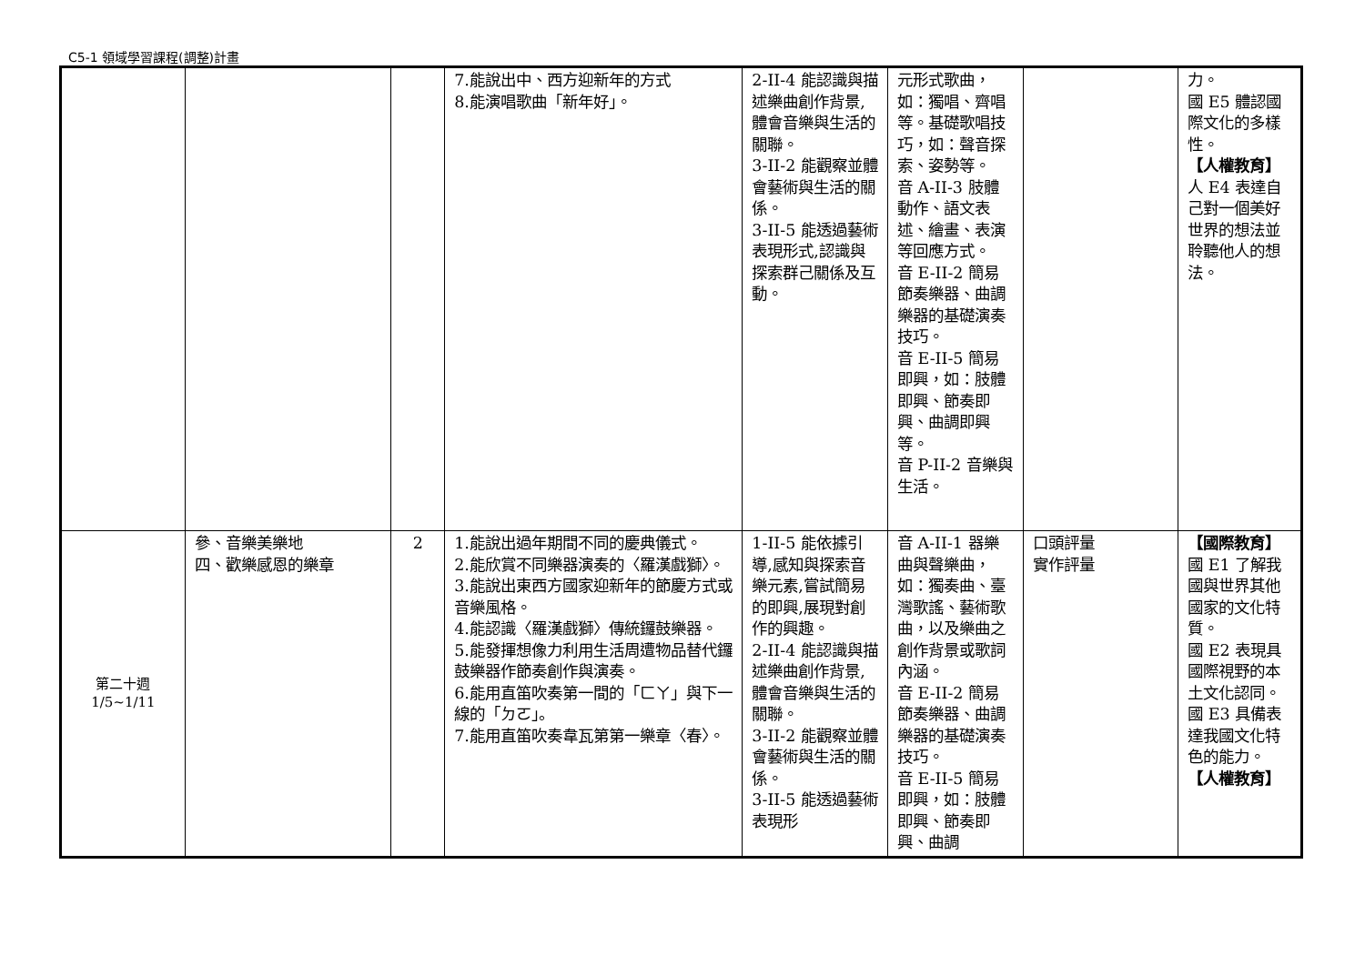C5-1 領域學習課程(調整)計畫
| | | | 7.能說出中、西方迎新年的方式 8.能演唱歌曲「新年好」。 | 2-II-4 能認識與描述樂曲創作背景,體會音樂與生活的關聯。 3-II-2 能觀察並體會藝術與生活的關係。 3-II-5 能透過藝術表現形式,認識與探索群己關係及互動。 | 元形式歌曲，如：獨唱、齊唱等。基礎歌唱技巧，如：聲音探索、姿勢等。 音 A-II-3 肢體動作、語文表述、繪畫、表演等回應方式。 音 E-II-2 簡易節奏樂器、曲調樂器的基礎演奏技巧。 音 E-II-5 簡易即興，如：肢體即興、節奏即興、曲調即興等。 音 P-II-2 音樂與生活。 | | 力。 國 E5 體認國際文化的多樣性。 【人權教育】 人 E4 表達自己對一個美好世界的想法並聆聽他人的想法。 |
| 第二十週 1/5~1/11 | 參、音樂美樂地 四、歡樂感恩的樂章 | 2 | 1.能說出過年期間不同的慶典儀式。 2.能欣賞不同樂器演奏的〈羅漢戲獅〉。 3.能說出東西方國家迎新年的節慶方式或音樂風格。 4.能認識〈羅漢戲獅〉傳統鑼鼓樂器。 5.能發揮想像力利用生活周遭物品替代鑼鼓樂器作節奏創作與演奏。 6.能用直笛吹奏第一間的「ㄈㄚ」與下一線的「ㄉㄛ」。 7.能用直笛吹奏韋瓦第第一樂章〈春〉。 | 1-II-5 能依據引導,感知與探索音樂元素,嘗試簡易的即興,展現對創作的興趣。 2-II-4 能認識與描述樂曲創作背景,體會音樂與生活的關聯。 3-II-2 能觀察並體會藝術與生活的關係。 3-II-5 能透過藝術表現形 | 音 A-II-1 器樂曲與聲樂曲，如：獨奏曲、臺灣歌謠、藝術歌曲，以及樂曲之創作背景或歌詞內涵。 音 E-II-2 簡易節奏樂器、曲調樂器的基礎演奏技巧。 音 E-II-5 簡易即興，如：肢體即興、節奏即興、曲調 | 口頭評量 實作評量 | 【國際教育】 國 E1 了解我國與世界其他國家的文化特質。 國 E2 表現具國際視野的本土文化認同。 國 E3 具備表達我國文化特色的能力。 【人權教育】 |